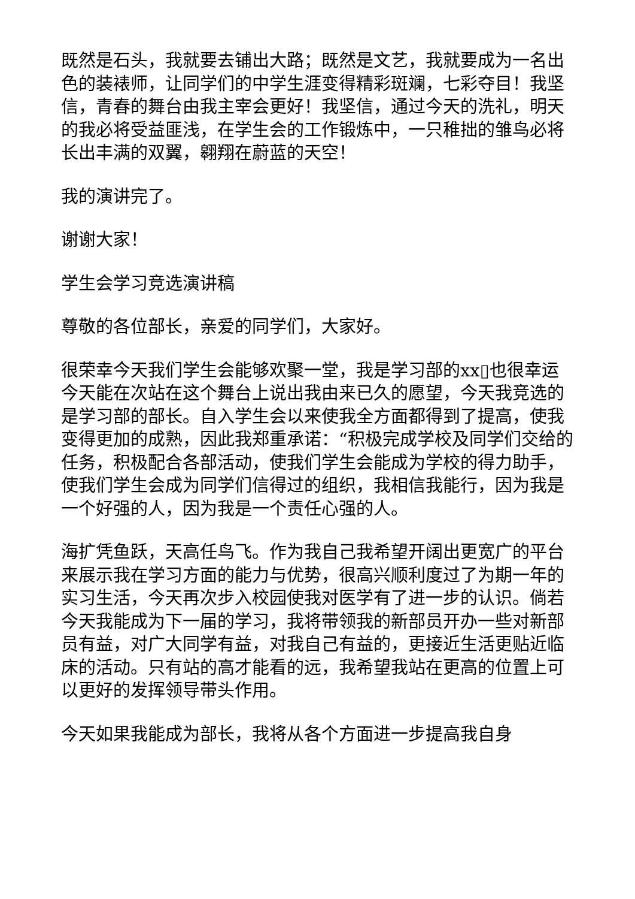既然是石头，我就要去铺出大路；既然是文艺，我就要成为一名出色的装裱师，让同学们的中学生涯变得精彩斑斓，七彩夺目！我坚信，青春的舞台由我主宰会更好！我坚信，通过今天的洗礼，明天的我必将受益匪浅，在学生会的工作锻炼中，一只稚拙的雏鸟必将长出丰满的双翼，翱翔在蔚蓝的天空！
我的演讲完了。
谢谢大家！
学生会学习竞选演讲稿
尊敬的各位部长，亲爱的同学们，大家好。
很荣幸今天我们学生会能够欢聚一堂，我是学习部的xx▯也很幸运今天能在次站在这个舞台上说出我由来已久的愿望，今天我竞选的是学习部的部长。自入学生会以来使我全方面都得到了提高，使我变得更加的成熟，因此我郑重承诺：“积极完成学校及同学们交给的任务，积极配合各部活动，使我们学生会能成为学校的得力助手，使我们学生会成为同学们信得过的组织，我相信我能行，因为我是一个好强的人，因为我是一个责任心强的人。
海扩凭鱼跃，天高任鸟飞。作为我自己我希望开阔出更宽广的平台来展示我在学习方面的能力与优势，很高兴顺利度过了为期一年的实习生活，今天再次步入校园使我对医学有了进一步的认识。倘若今天我能成为下一届的学习，我将带领我的新部员开办一些对新部员有益，对广大同学有益，对我自己有益的，更接近生活更贴近临床的活动。只有站的高才能看的远，我希望我站在更高的位置上可以更好的发挥领导带头作用。
今天如果我能成为部长，我将从各个方面进一步提高我自身